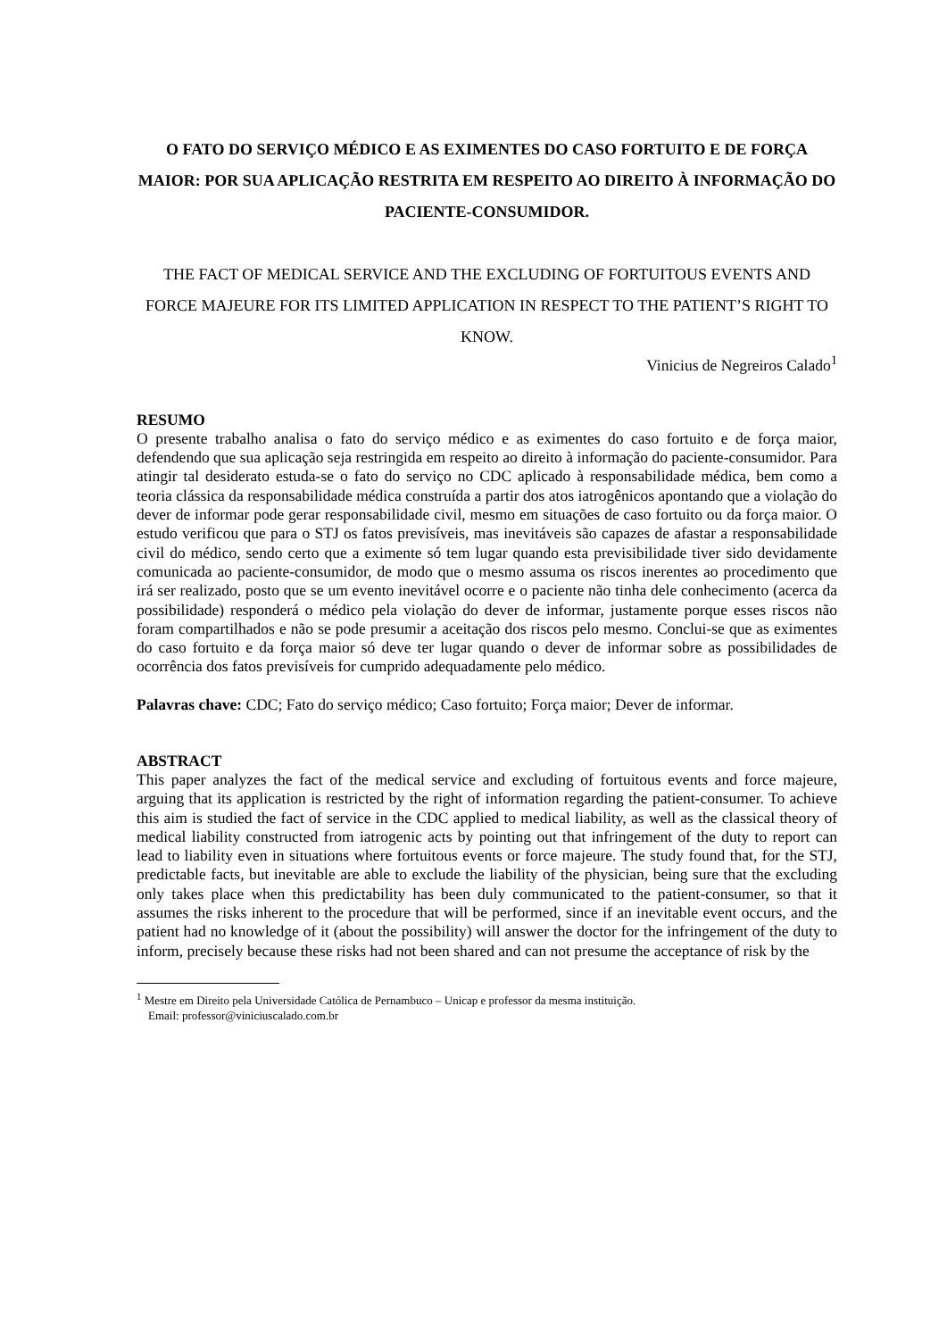O FATO DO SERVIÇO MÉDICO E AS EXIMENTES DO CASO FORTUITO E DE FORÇA MAIOR: POR SUA APLICAÇÃO RESTRITA EM RESPEITO AO DIREITO À INFORMAÇÃO DO PACIENTE-CONSUMIDOR.
THE FACT OF MEDICAL SERVICE AND THE EXCLUDING OF FORTUITOUS EVENTS AND FORCE MAJEURE FOR ITS LIMITED APPLICATION IN RESPECT TO THE PATIENT’S RIGHT TO KNOW.
Vinicius de Negreiros Calado<sup>1</sup>
RESUMO
O presente trabalho analisa o fato do serviço médico e as eximentes do caso fortuito e de força maior, defendendo que sua aplicação seja restringida em respeito ao direito à informação do paciente-consumidor. Para atingir tal desiderato estuda-se o fato do serviço no CDC aplicado à responsabilidade médica, bem como a teoria clássica da responsabilidade médica construída a partir dos atos iatrogênicos apontando que a violação do dever de informar pode gerar responsabilidade civil, mesmo em situações de caso fortuito ou da força maior. O estudo verificou que para o STJ os fatos previsíveis, mas inevitáveis são capazes de afastar a responsabilidade civil do médico, sendo certo que a eximente só tem lugar quando esta previsibilidade tiver sido devidamente comunicada ao paciente-consumidor, de modo que o mesmo assuma os riscos inerentes ao procedimento que irá ser realizado, posto que se um evento inevitável ocorre e o paciente não tinha dele conhecimento (acerca da possibilidade) responderá o médico pela violação do dever de informar, justamente porque esses riscos não foram compartilhados e não se pode presumir a aceitação dos riscos pelo mesmo. Conclui-se que as eximentes do caso fortuito e da força maior só deve ter lugar quando o dever de informar sobre as possibilidades de ocorrência dos fatos previsíveis for cumprido adequadamente pelo médico.
Palavras chave: CDC; Fato do serviço médico; Caso fortuito; Força maior; Dever de informar.
ABSTRACT
This paper analyzes the fact of the medical service and excluding of fortuitous events and force majeure, arguing that its application is restricted by the right of information regarding the patient-consumer. To achieve this aim is studied the fact of service in the CDC applied to medical liability, as well as the classical theory of medical liability constructed from iatrogenic acts by pointing out that infringement of the duty to report can lead to liability even in situations where fortuitous events or force majeure. The study found that, for the STJ, predictable facts, but inevitable are able to exclude the liability of the physician, being sure that the excluding only takes place when this predictability has been duly communicated to the patient-consumer, so that it assumes the risks inherent to the procedure that will be performed, since if an inevitable event occurs, and the patient had no knowledge of it (about the possibility) will answer the doctor for the infringement of the duty to inform, precisely because these risks had not been shared and can not presume the acceptance of risk by the
<sup>1</sup> Mestre em Direito pela Universidade Católica de Pernambuco – Unicap e professor da mesma instituição.
Email: professor@viniciuscalado.com.br